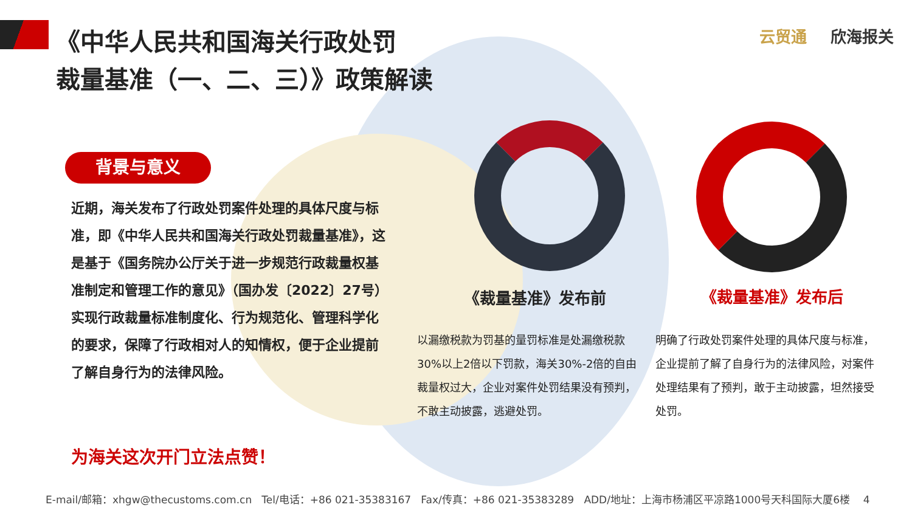《中华人民共和国海关行政处罚
裁量基准（一、二、三）》政策解读
云贸通 欣海报关
背景与意义
近期，海关发布了行政处罚案件处理的具体尺度与标准，即《中华人民共和国海关行政处罚裁量基准》，这是基于《国务院办公厅关于进一步规范行政裁量权基准制定和管理工作的意见》（国办发〔2022〕27号）实现行政裁量标准制度化、行为规范化、管理科学化的要求，保障了行政相对人的知情权，便于企业提前了解自身行为的法律风险。
为海关这次开门立法点赞！
《裁量基准》发布前 《裁量基准》发布后
以漏缴税款为罚基的量罚标准是处漏缴税款30%以上2倍以下罚款，海关30%-2倍的自由裁量权过大，企业对案件处罚结果没有预判，不敢主动披露，逃避处罚。
明确了行政处罚案件处理的具体尺度与标准，企业提前了解了自身行为的法律风险，对案件处理结果有了预判，敢于主动披露，坦然接受处罚。
E-mail/邮箱：xhgw@thecustoms.com.cn Tel/电话：+86 021-35383167 Fax/传真：+86 021-35383289 ADD/地址：上海市杨浦区平凉路1000号天科国际大厦6楼 4